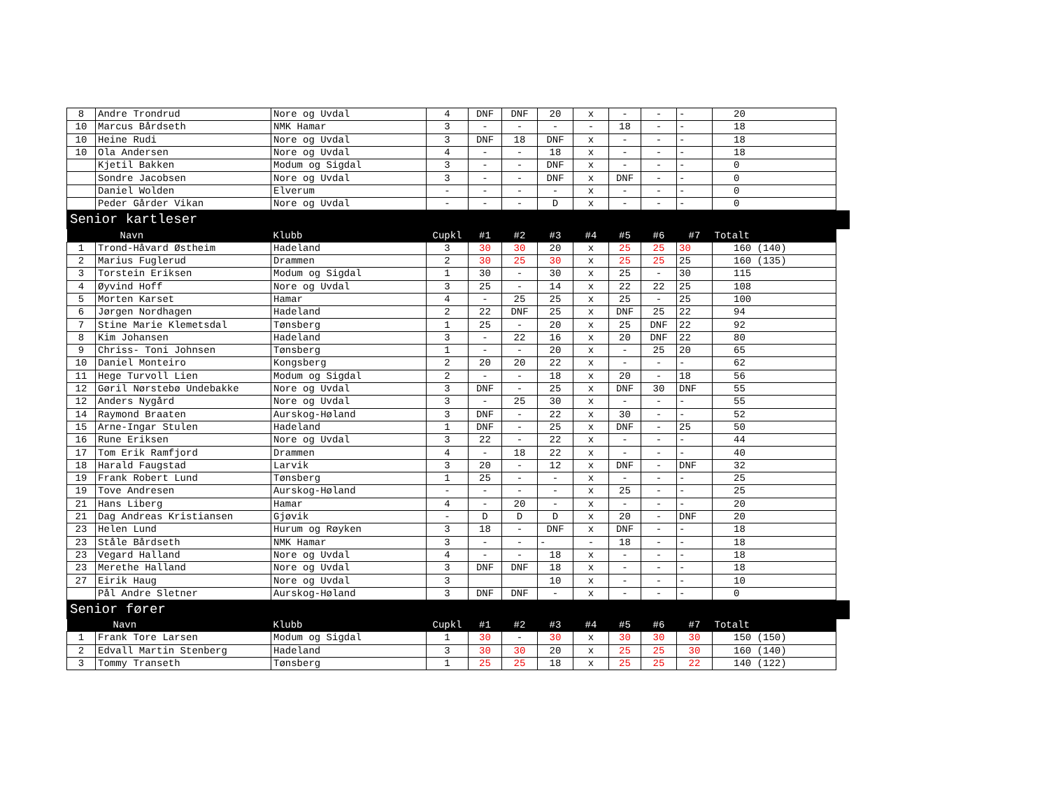| 8 | Andre Trondrud | Nore og Uvdal | 4 | DNF | DNF | 20 | x | - | - | - | 20 |
| 10 | Marcus Bårdseth | NMK Hamar | 3 | - | - | - | - | 18 | - | - | 18 |
| 10 | Heine Rudi | Nore og Uvdal | 3 | DNF | 18 | DNF | x | - | - | - | 18 |
| 10 | Ola Andersen | Nore og Uvdal | 4 | - | - | 18 | x | - | - | - | 18 |
| | Kjetil Bakken | Modum og Sigdal | 3 | - | - | DNF | x | - | - | - | 0 |
| | Sondre Jacobsen | Nore og Uvdal | 3 | - | - | DNF | x | DNF | - | - | 0 |
| | Daniel Wolden | Elverum | - | - | - | - | x | - | - | - | 0 |
| | Peder Gårder Vikan | Nore og Uvdal | - | - | - | D | x | - | - | - | 0 |
Senior kartleser
| | Navn | Klubb | Cupkl | #1 | #2 | #3 | #4 | #5 | #6 | #7 | Totalt |
| 1 | Trond-Håvard Østheim | Hadeland | 3 | 30 | 30 | 20 | x | 25 | 25 | 30 | 160 (140) |
| 2 | Marius Fuglerud | Drammen | 2 | 30 | 25 | 30 | x | 25 | 25 | 25 | 160 (135) |
| 3 | Torstein Eriksen | Modum og Sigdal | 1 | 30 | - | 30 | x | 25 | - | 30 | 115 |
| 4 | Øyvind Hoff | Nore og Uvdal | 3 | 25 | - | 14 | x | 22 | 22 | 25 | 108 |
| 5 | Morten Karset | Hamar | 4 | - | 25 | 25 | x | 25 | - | 25 | 100 |
| 6 | Jørgen Nordhagen | Hadeland | 2 | 22 | DNF | 25 | x | DNF | 25 | 22 | 94 |
| 7 | Stine Marie Klemetsdal | Tønsberg | 1 | 25 | - | 20 | x | 25 | DNF | 22 | 92 |
| 8 | Kim Johansen | Hadeland | 3 | - | 22 | 16 | x | 20 | DNF | 22 | 80 |
| 9 | Chriss- Toni Johnsen | Tønsberg | 1 | - | - | 20 | x | - | 25 | 20 | 65 |
| 10 | Daniel Monteiro | Kongsberg | 2 | 20 | 20 | 22 | x | - | - | - | 62 |
| 11 | Hege Turvoll Lien | Modum og Sigdal | 2 | - | - | 18 | x | 20 | - | 18 | 56 |
| 12 | Gøril Nørstebø Undebakke | Nore og Uvdal | 3 | DNF | - | 25 | x | DNF | 30 | DNF | 55 |
| 12 | Anders Nygård | Nore og Uvdal | 3 | - | 25 | 30 | x | - | - | - | 55 |
| 14 | Raymond Braaten | Aurskog-Høland | 3 | DNF | - | 22 | x | 30 | - | - | 52 |
| 15 | Arne-Ingar Stulen | Hadeland | 1 | DNF | - | 25 | x | DNF | - | 25 | 50 |
| 16 | Rune Eriksen | Nore og Uvdal | 3 | 22 | - | 22 | x | - | - | - | 44 |
| 17 | Tom Erik Ramfjord | Drammen | 4 | - | 18 | 22 | x | - | - | - | 40 |
| 18 | Harald Faugstad | Larvik | 3 | 20 | - | 12 | x | DNF | - | DNF | 32 |
| 19 | Frank Robert Lund | Tønsberg | 1 | 25 | - | - | x | - | - | - | 25 |
| 19 | Tove Andresen | Aurskog-Høland | - | - | - | - | x | 25 | - | - | 25 |
| 21 | Hans Liberg | Hamar | 4 | - | 20 | - | x | - | - | - | 20 |
| 21 | Dag Andreas Kristiansen | Gjøvik | - | D | D | D | x | 20 | - | DNF | 20 |
| 23 | Helen Lund | Hurum og Røyken | 3 | 18 | - | DNF | x | DNF | - | - | 18 |
| 23 | Ståle Bårdseth | NMK Hamar | 3 | - | - | - | - | 18 | - | - | 18 |
| 23 | Vegard Halland | Nore og Uvdal | 4 | - | - | 18 | x | - | - | - | 18 |
| 23 | Merethe Halland | Nore og Uvdal | 3 | DNF | DNF | 18 | x | - | - | - | 18 |
| 27 | Eirik Haug | Nore og Uvdal | 3 | | | 10 | x | - | - | - | 10 |
| | Pål Andre Sletner | Aurskog-Høland | 3 | DNF | DNF | - | x | - | - | - | 0 |
Senior fører
| | Navn | Klubb | Cupkl | #1 | #2 | #3 | #4 | #5 | #6 | #7 | Totalt |
| 1 | Frank Tore Larsen | Modum og Sigdal | 1 | 30 | - | 30 | x | 30 | 30 | 30 | 150 (150) |
| 2 | Edvall Martin Stenberg | Hadeland | 3 | 30 | 30 | 20 | x | 25 | 25 | 30 | 160 (140) |
| 3 | Tommy Transeth | Tønsberg | 1 | 25 | 25 | 18 | x | 25 | 25 | 22 | 140 (122) |